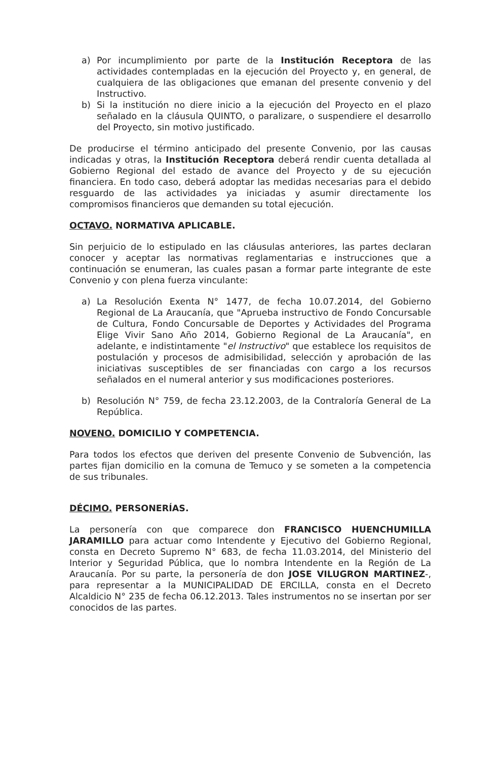a) Por incumplimiento por parte de la Institución Receptora de las actividades contempladas en la ejecución del Proyecto y, en general, de cualquiera de las obligaciones que emanan del presente convenio y del Instructivo.
b) Si la institución no diere inicio a la ejecución del Proyecto en el plazo señalado en la cláusula QUINTO, o paralizare, o suspendiere el desarrollo del Proyecto, sin motivo justificado.
De producirse el término anticipado del presente Convenio, por las causas indicadas y otras, la Institución Receptora deberá rendir cuenta detallada al Gobierno Regional del estado de avance del Proyecto y de su ejecución financiera. En todo caso, deberá adoptar las medidas necesarias para el debido resguardo de las actividades ya iniciadas y asumir directamente los compromisos financieros que demanden su total ejecución.
OCTAVO. NORMATIVA APLICABLE.
Sin perjuicio de lo estipulado en las cláusulas anteriores, las partes declaran conocer y aceptar las normativas reglamentarias e instrucciones que a continuación se enumeran, las cuales pasan a formar parte integrante de este Convenio y con plena fuerza vinculante:
a) La Resolución Exenta N° 1477, de fecha 10.07.2014, del Gobierno Regional de La Araucanía, que "Aprueba instructivo de Fondo Concursable de Cultura, Fondo Concursable de Deportes y Actividades del Programa Elige Vivir Sano Año 2014, Gobierno Regional de La Araucanía", en adelante, e indistintamente "el Instructivo" que establece los requisitos de postulación y procesos de admisibilidad, selección y aprobación de las iniciativas susceptibles de ser financiadas con cargo a los recursos señalados en el numeral anterior y sus modificaciones posteriores.
b) Resolución N° 759, de fecha 23.12.2003, de la Contraloría General de La República.
NOVENO. DOMICILIO Y COMPETENCIA.
Para todos los efectos que deriven del presente Convenio de Subvención, las partes fijan domicilio en la comuna de Temuco y se someten a la competencia de sus tribunales.
DÉCIMO. PERSONERÍAS.
La personería con que comparece don FRANCISCO HUENCHUMILLA JARAMILLO para actuar como Intendente y Ejecutivo del Gobierno Regional, consta en Decreto Supremo N° 683, de fecha 11.03.2014, del Ministerio del Interior y Seguridad Pública, que lo nombra Intendente en la Región de La Araucanía. Por su parte, la personería de don JOSE VILUGRON MARTINEZ-, para representar a la MUNICIPALIDAD DE ERCILLA, consta en el Decreto Alcaldicio N° 235 de fecha 06.12.2013. Tales instrumentos no se insertan por ser conocidos de las partes.